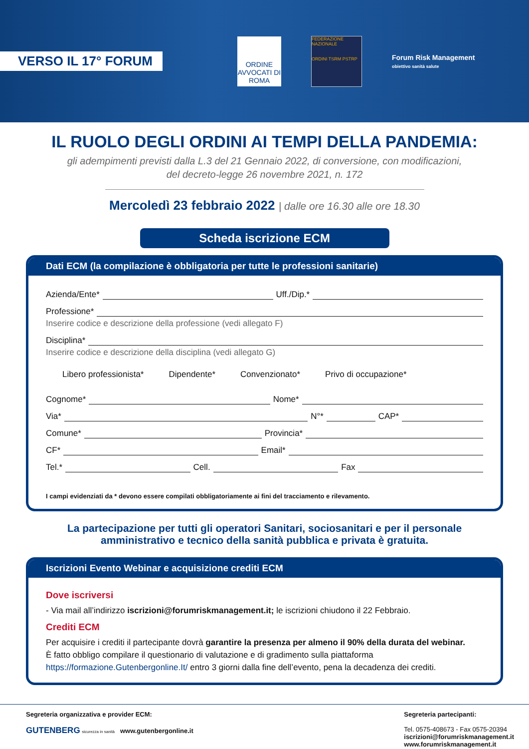VERSO IL 17° FORUM
ORDINE AVVOCATI DI ROMA
FEDERAZIONE NAZIONALE
ORDINI TSRM PSTRP
Forum Risk Management
obiettivo sanità salute
IL RUOLO DEGLI ORDINI AI TEMPI DELLA PANDEMIA:
gli adempimenti previsti dalla L.3 del 21 Gennaio 2022, di conversione, con modificazioni,
del decreto-legge 26 novembre 2021, n. 172
Mercoledì 23 febbraio 2022 | dalle ore 16.30 alle ore 18.30
Scheda iscrizione ECM
Dati ECM (la compilazione è obbligatoria per tutte le professioni sanitarie)
Azienda/Ente*
Uff./Dip.*
Professione*
Inserire codice e descrizione della professione (vedi allegato F)
Disciplina*
Inserire codice e descrizione della disciplina (vedi allegato G)
Libero professionista* Dipendente* Convenzionato* Privo di occupazione*
Cognome*
Nome*
Via*
N°*
CAP*
Comune*
Provincia*
CF*
Email*
Tel.*
Cell.
Fax
I campi evidenziati da * devono essere compilati obbligatoriamente ai fini del tracciamento e rilevamento.
La partecipazione per tutti gli operatori Sanitari, sociosanitari e per il personale
amministrativo e tecnico della sanità pubblica e privata è gratuita.
Iscrizioni Evento Webinar e acquisizione crediti ECM
Dove iscriversi
- Via mail all’indirizzo iscrizioni@forumriskmanagement.it; le iscrizioni chiudono il 22 Febbraio.
Crediti ECM
Per acquisire i crediti il partecipante dovrà garantire la presenza per almeno il 90% della durata del webinar.
È fatto obbligo compilare il questionario di valutazione e di gradimento sulla piattaforma
https://formazione.Gutenbergonline.It/ entro 3 giorni dalla fine dell’evento, pena la decadenza dei crediti.
Segreteria organizzativa e provider ECM:
GUTENBERG sicurezza in sanità www.gutenbergonline.it
Segreteria partecipanti:
Tel. 0575-408673 - Fax 0575-20394
iscrizioni@forumriskmanagement.it
www.forumriskmanagement.it